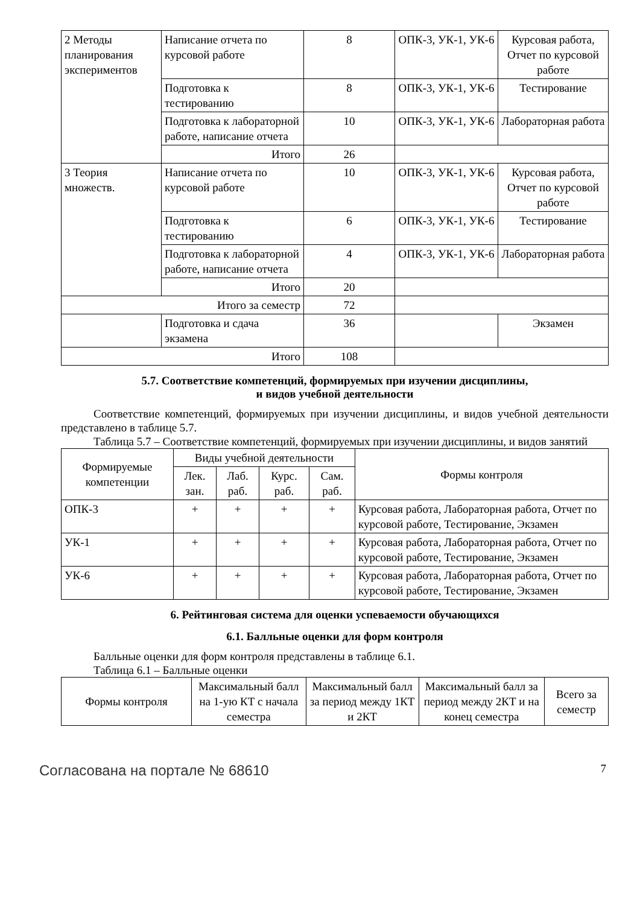| 2 Методы планирования экспериментов | Написание отчета по курсовой работе | 8 | ОПК-3, УК-1, УК-6 | Курсовая работа, Отчет по курсовой работе |
| | Подготовка к тестированию | 8 | ОПК-3, УК-1, УК-6 | Тестирование |
| | Подготовка к лабораторной работе, написание отчета | 10 | ОПК-3, УК-1, УК-6 | Лабораторная работа |
| | Итого | 26 | | |
| 3 Теория множеств. | Написание отчета по курсовой работе | 10 | ОПК-3, УК-1, УК-6 | Курсовая работа, Отчет по курсовой работе |
| | Подготовка к тестированию | 6 | ОПК-3, УК-1, УК-6 | Тестирование |
| | Подготовка к лабораторной работе, написание отчета | 4 | ОПК-3, УК-1, УК-6 | Лабораторная работа |
| | Итого | 20 | | |
| Итого за семестр | | 72 | | |
| | Подготовка и сдача экзамена | 36 | | Экзамен |
| Итого | | 108 | | |
5.7. Соответствие компетенций, формируемых при изучении дисциплины,
и видов учебной деятельности
Соответствие компетенций, формируемых при изучении дисциплины, и видов учебной деятельности представлено в таблице 5.7.
Таблица 5.7 – Соответствие компетенций, формируемых при изучении дисциплины, и видов занятий
| Формируемые компетенции | Виды учебной деятельности | | | | Формы контроля |
| --- | --- | --- | --- | --- | --- |
| | Лек. зан. | Лаб. раб. | Курс. раб. | Сам. раб. | |
| ОПК-3 | + | + | + | + | Курсовая работа, Лабораторная работа, Отчет по курсовой работе, Тестирование, Экзамен |
| УК-1 | + | + | + | + | Курсовая работа, Лабораторная работа, Отчет по курсовой работе, Тестирование, Экзамен |
| УК-6 | + | + | + | + | Курсовая работа, Лабораторная работа, Отчет по курсовой работе, Тестирование, Экзамен |
6. Рейтинговая система для оценки успеваемости обучающихся
6.1. Балльные оценки для форм контроля
Балльные оценки для форм контроля представлены в таблице 6.1.
Таблица 6.1 – Балльные оценки
| Формы контроля | Максимальный балл на 1-ую КТ с начала семестра | Максимальный балл за период между 1КТ и 2КТ | Максимальный балл за период между 2КТ и на конец семестра | Всего за семестр |
| --- | --- | --- | --- | --- |
Согласована на портале № 68610 7